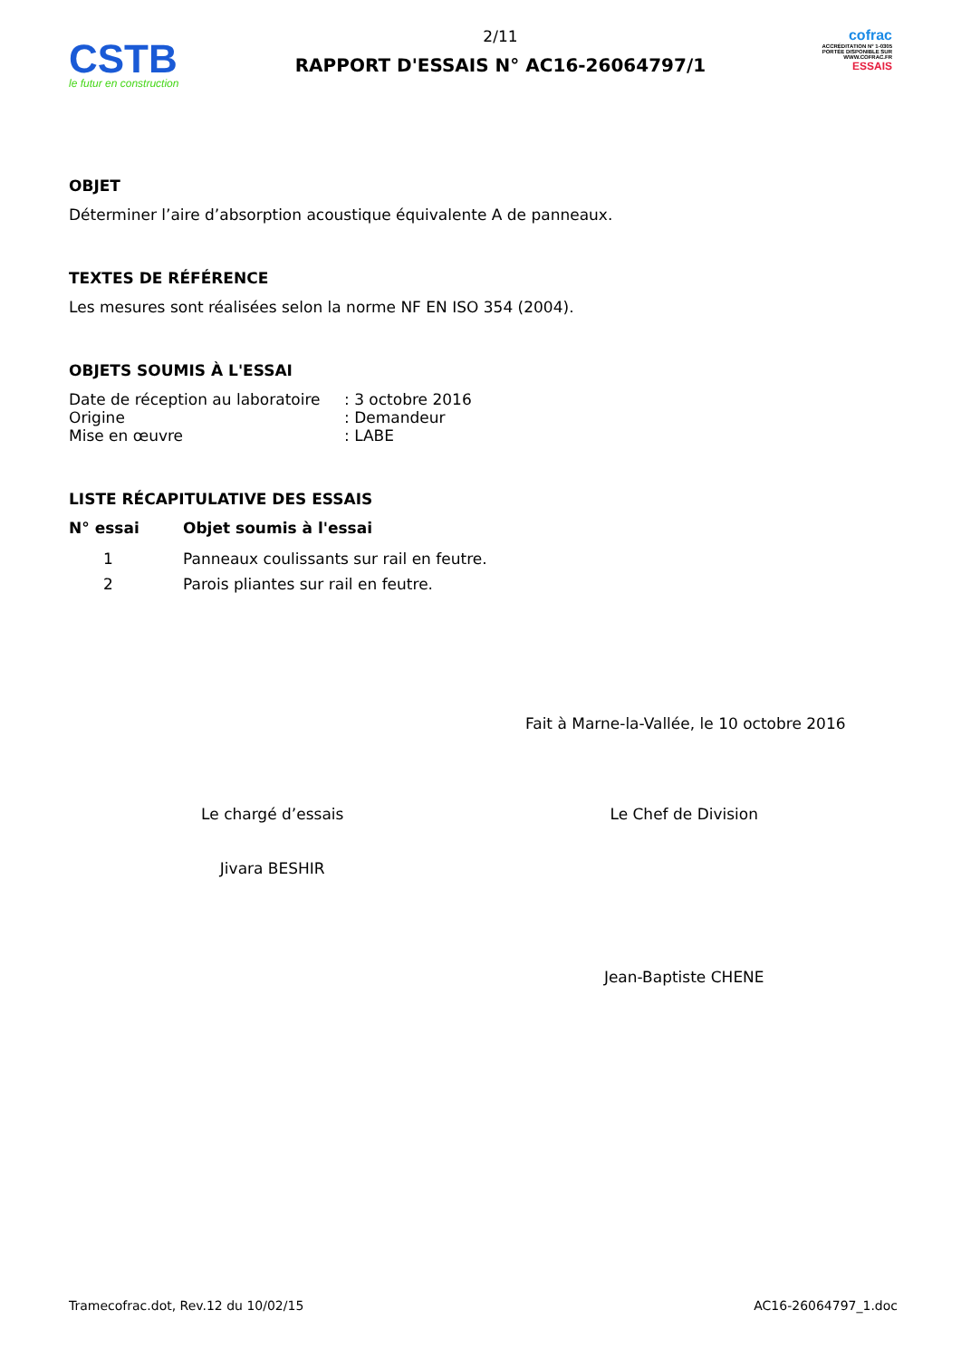CSTB
le futur en construction
2/11
RAPPORT D'ESSAIS N° AC16-26064797/1
cofrac
ACCRÉDITATION N° 1-0305
PORTÉE DISPONIBLE SUR
WWW.COFRAC.FR
ESSAIS
OBJET
Déterminer l’aire d’absorption acoustique équivalente A de panneaux.
TEXTES DE RÉFÉRENCE
Les mesures sont réalisées selon la norme NF EN ISO 354 (2004).
OBJETS SOUMIS À L'ESSAI
| Date de réception au laboratoire | : 3 octobre 2016 |
| Origine | : Demandeur |
| Mise en œuvre | : LABE |
LISTE RÉCAPITULATIVE DES ESSAIS
| N° essai | Objet soumis à l'essai |
| --- | --- |
| 1 | Panneaux coulissants sur rail en feutre. |
| 2 | Parois pliantes sur rail en feutre. |
Fait à Marne-la-Vallée, le 10 octobre 2016
Le chargé d’essais
Jivara BESHIR
Le Chef de Division
Jean-Baptiste CHENE
Tramecofrac.dot, Rev.12 du 10/02/15 AC16-26064797_1.doc